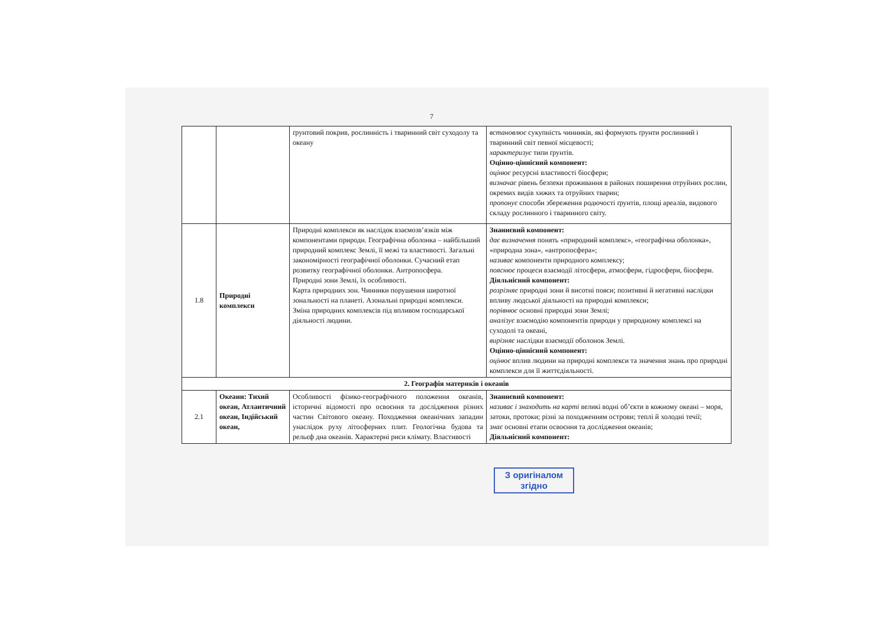7
| | | ґрунтовий покрив, рослинність і тваринний світ суходолу та океану | встановлює сукупність чинників, які формують ґрунти рослинний і тваринний світ певної місцевості; характеризує типи ґрунтів. Оцінно-ціннісний компонент: оцінює ресурсні властивості біосфери; визначає рівень безпеки проживання в районах поширення отруйних рослин, окремих видів хижих та отруйних тварин; пропонує способи збереження родючості ґрунтів, площі ареалів, видового складу рослинного і тваринного світу. |
| 1.8 | Природні комплекси | Природні комплекси як наслідок взаємозв’язків між компонентами природи. Географічна оболонка – найбільший природний комплекс Землі, її межі та властивості. Загальні закономірності географічної оболонки. Сучасний етап розвитку географічної оболонки. Антропосфера. Природні зони Землі, їх особливості. Карта природних зон. Чинники порушення широтної зональності на планеті. Азональні природні комплекси. Зміна природних комплексів під впливом господарської діяльності людини. | Знаннєвий компонент: дає визначення понять «природний комплекс», «географічна оболонка», «природна зона», «антропосфера»; називає компоненти природного комплексу; пояснює процеси взаємодії літосфери, атмосфери, гідросфери, біосфери. Діяльнісний компонент: розрізняє природні зони й висотні пояси; позитивні й негативні наслідки впливу людської діяльності на природні комплекси; порівнює основні природні зони Землі; аналізує взаємодію компонентів природи у природному комплексі на суходолі та океані, вирізняє наслідки взаємодії оболонок Землі. Оцінно-ціннісний компонент: оцінює вплив людини на природні комплекси та значення знань про природні комплекси для її життєдіяльності. |
| 2. Географія материків і океанів | | | |
| 2.1 | Океани: Тихий океан, Атлантичний океан, Індійський океан, | Особливості фізико-географічного положення океанів, історичні відомості про освоєння та дослідження різних частин Світового океану. Походження океанічних западин унаслідок руху літосферних плит. Геологічна будова та рельєф дна океанів. Характерні риси клімату. Властивості | Знаннєвий компонент: називає і знаходить на карті великі водні об’єкти в кожному океані – моря, затоки, протоки; різні за походженням острови; теплі й холодні течії; знає основні етапи освоєння та дослідження океанів; Діяльнісний компонент: |
З оригіналом
згідно